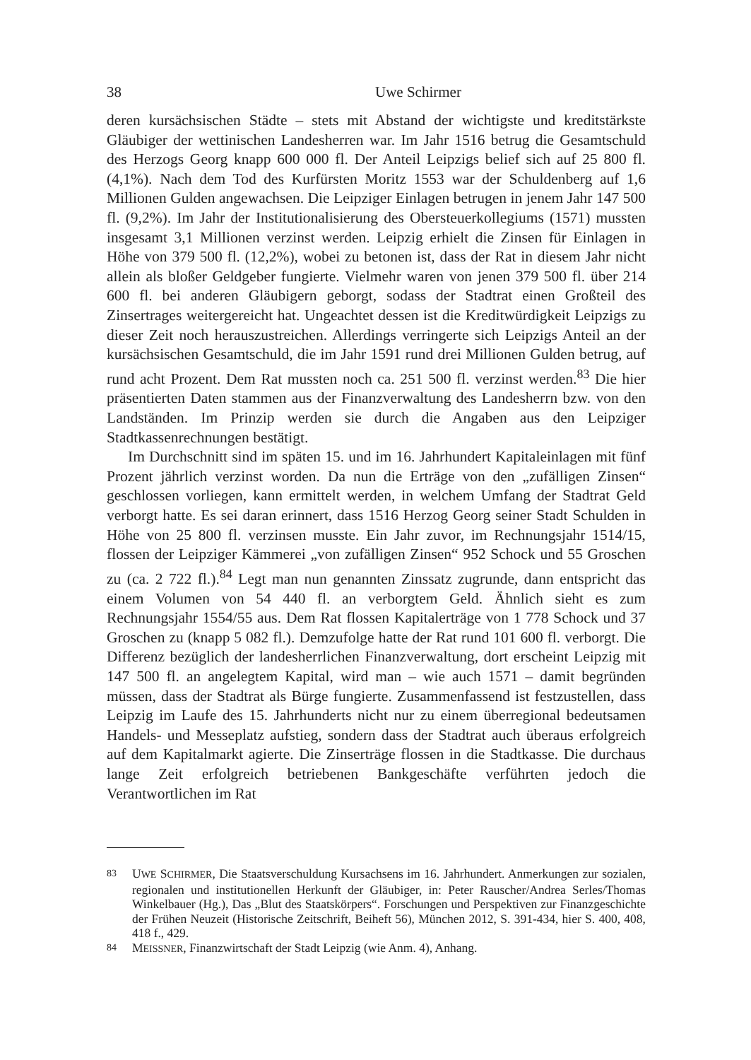38 Uwe Schirmer
deren kursächsischen Städte – stets mit Abstand der wichtigste und kreditstärkste Gläubiger der wettinischen Landesherren war. Im Jahr 1516 betrug die Gesamtschuld des Herzogs Georg knapp 600 000 fl. Der Anteil Leipzigs belief sich auf 25 800 fl. (4,1%). Nach dem Tod des Kurfürsten Moritz 1553 war der Schuldenberg auf 1,6 Millionen Gulden angewachsen. Die Leipziger Einlagen betrugen in jenem Jahr 147 500 fl. (9,2%). Im Jahr der Institutionalisierung des Obersteuerkollegiums (1571) mussten insgesamt 3,1 Millionen verzinst werden. Leipzig erhielt die Zinsen für Einlagen in Höhe von 379 500 fl. (12,2%), wobei zu betonen ist, dass der Rat in diesem Jahr nicht allein als bloßer Geldgeber fungierte. Vielmehr waren von jenen 379 500 fl. über 214 600 fl. bei anderen Gläubigern geborgt, sodass der Stadtrat einen Großteil des Zinsertrages weitergereicht hat. Ungeachtet dessen ist die Kreditwürdigkeit Leipzigs zu dieser Zeit noch herauszustreichen. Allerdings verringerte sich Leipzigs Anteil an der kursächsischen Gesamtschuld, die im Jahr 1591 rund drei Millionen Gulden betrug, auf rund acht Prozent. Dem Rat mussten noch ca. 251 500 fl. verzinst werden.<sup>83</sup> Die hier präsentierten Daten stammen aus der Finanzverwaltung des Landesherrn bzw. von den Landständen. Im Prinzip werden sie durch die Angaben aus den Leipziger Stadtkassenrechnungen bestätigt.
Im Durchschnitt sind im späten 15. und im 16. Jahrhundert Kapitaleinlagen mit fünf Prozent jährlich verzinst worden. Da nun die Erträge von den „zufälligen Zinsen“ geschlossen vorliegen, kann ermittelt werden, in welchem Umfang der Stadtrat Geld verborgt hatte. Es sei daran erinnert, dass 1516 Herzog Georg seiner Stadt Schulden in Höhe von 25 800 fl. verzinsen musste. Ein Jahr zuvor, im Rechnungsjahr 1514/15, flossen der Leipziger Kämmerei „von zufälligen Zinsen“ 952 Schock und 55 Groschen zu (ca. 2 722 fl.).<sup>84</sup> Legt man nun genannten Zinssatz zugrunde, dann entspricht das einem Volumen von 54 440 fl. an verborgtem Geld. Ähnlich sieht es zum Rechnungsjahr 1554/55 aus. Dem Rat flossen Kapitalerträge von 1 778 Schock und 37 Groschen zu (knapp 5 082 fl.). Demzufolge hatte der Rat rund 101 600 fl. verborgt. Die Differenz bezüglich der landesherrlichen Finanzverwaltung, dort erscheint Leipzig mit 147 500 fl. an angelegtem Kapital, wird man – wie auch 1571 – damit begründen müssen, dass der Stadtrat als Bürge fungierte. Zusammenfassend ist festzustellen, dass Leipzig im Laufe des 15. Jahrhunderts nicht nur zu einem überregional bedeutsamen Handels- und Messeplatz aufstieg, sondern dass der Stadtrat auch überaus erfolgreich auf dem Kapitalmarkt agierte. Die Zinserträge flossen in die Stadtkasse. Die durchaus lange Zeit erfolgreich betriebenen Bankgeschäfte verführten jedoch die Verantwortlichen im Rat
83 UWE SCHIRMER, Die Staatsverschuldung Kursachsens im 16. Jahrhundert. Anmerkungen zur sozialen, regionalen und institutionellen Herkunft der Gläubiger, in: Peter Rauscher/Andrea Serles/Thomas Winkelbauer (Hg.), Das „Blut des Staatskörpers“. Forschungen und Perspektiven zur Finanzgeschichte der Frühen Neuzeit (Historische Zeitschrift, Beiheft 56), München 2012, S. 391-434, hier S. 400, 408, 418 f., 429.
84 MEISSNER, Finanzwirtschaft der Stadt Leipzig (wie Anm. 4), Anhang.